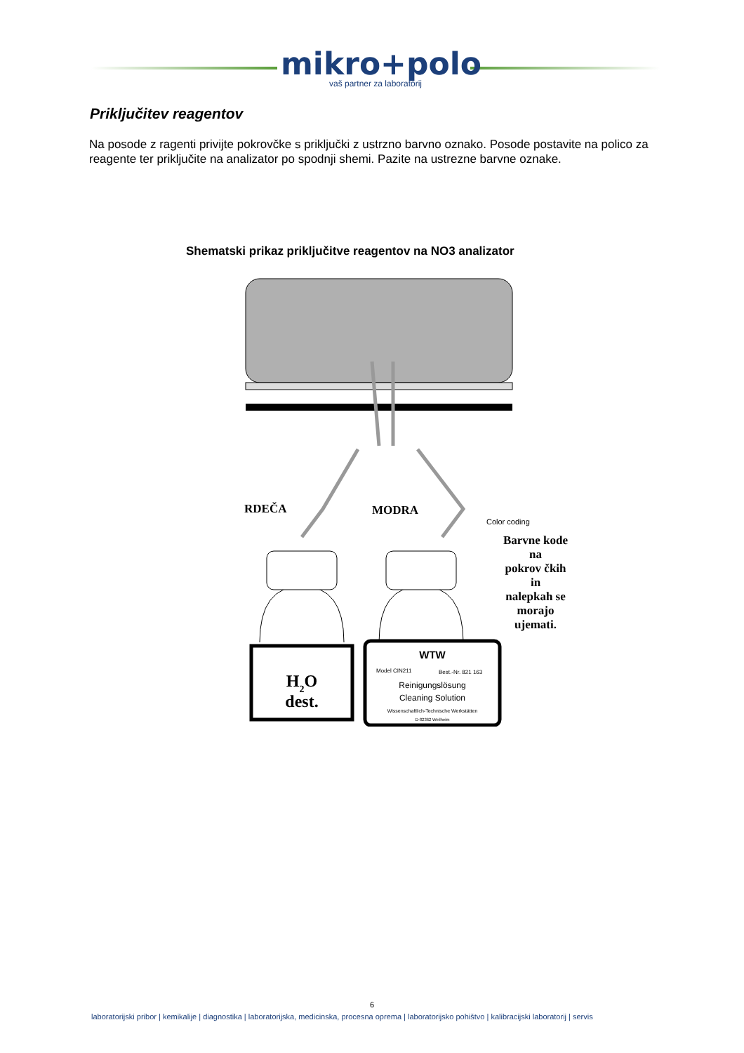mikro+polo
vaš partner za laboratorij
Priključitev reagentov
Na posode z ragenti privijte pokrovčke s priključki z ustrzno barvno oznako. Posode postavite na polico za reagente ter priključite na analizator po spodnji shemi. Pazite na ustrezne barvne oznake.
Shematski prikaz priključitve reagentov na NO3 analizator
RDEČA
MODRA
Color coding
H2O
dest.
WTW
Model CIN211
Best.-Nr. 821 163
Reinigungslösung
Cleaning Solution
Wissenschaftlich-Technische Werkstätten
D-82362 Weilheim
Barvne kode na pokrov čkih in nalepkah se morajo ujemati.
6
laboratorijski pribor | kemikalije | diagnostika | laboratorijska, medicinska, procesna oprema | laboratorijsko pohištvo | kalibracijski laboratorij | servis